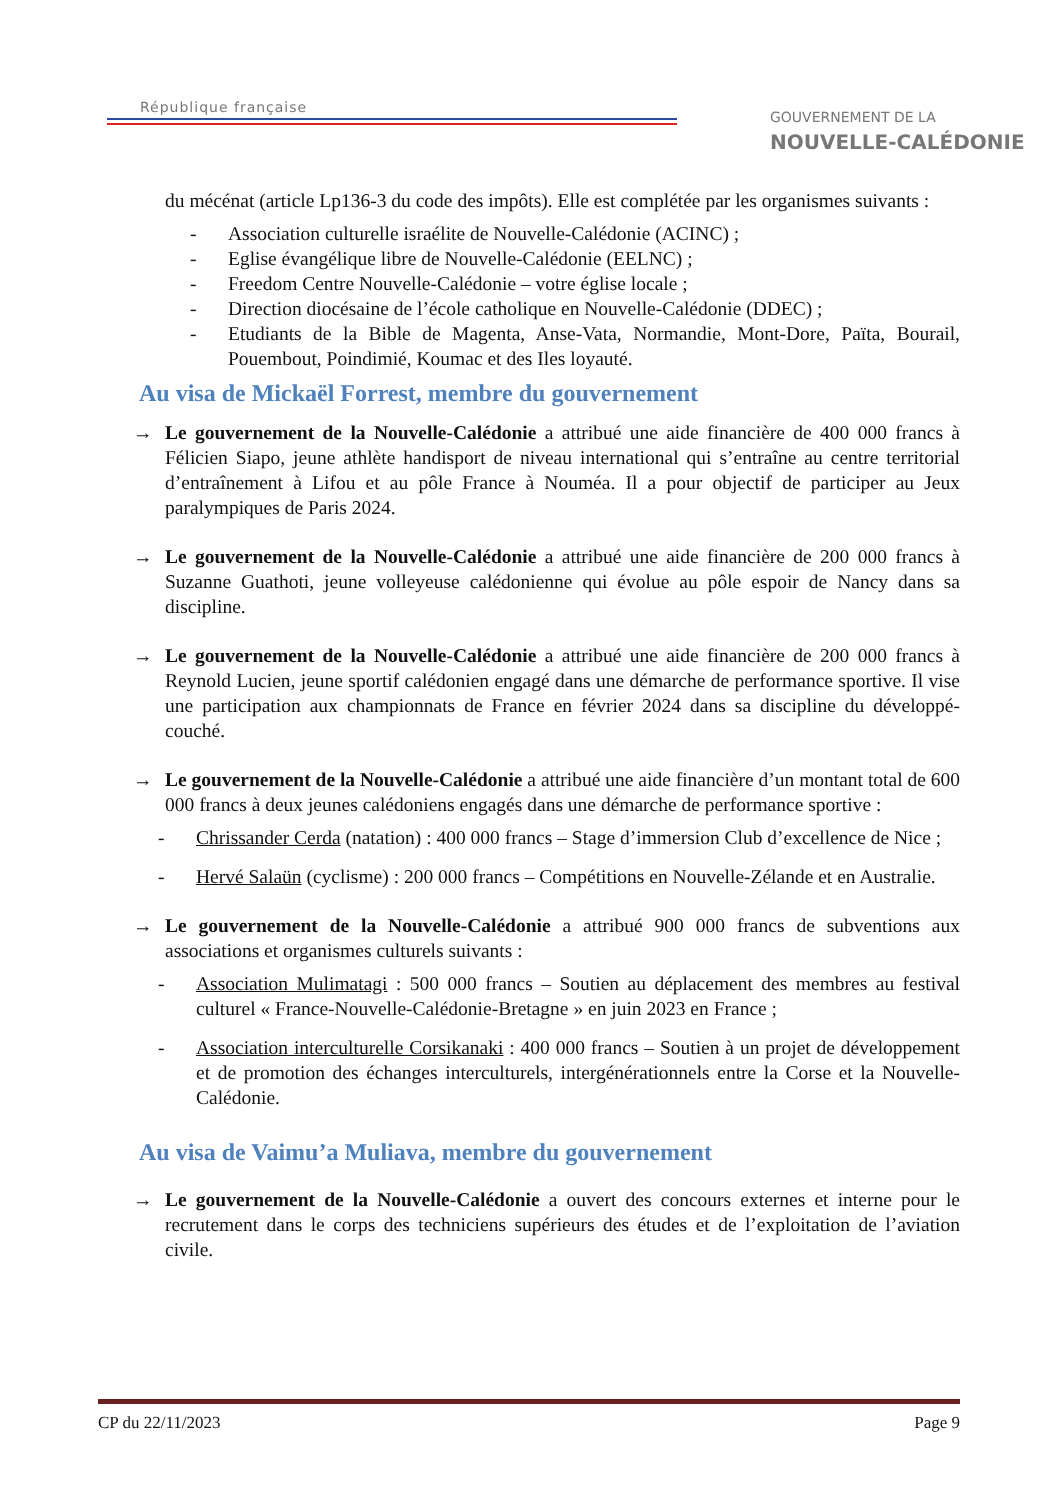République française
GOUVERNEMENT DE LA
NOUVELLE-CALÉDONIE
du mécénat (article Lp136-3 du code des impôts). Elle est complétée par les organismes suivants :
- Association culturelle israélite de Nouvelle-Calédonie (ACINC) ;
- Eglise évangélique libre de Nouvelle-Calédonie (EELNC) ;
- Freedom Centre Nouvelle-Calédonie – votre église locale ;
- Direction diocésaine de l’école catholique en Nouvelle-Calédonie (DDEC) ;
- Etudiants de la Bible de Magenta, Anse-Vata, Normandie, Mont-Dore, Païta, Bourail, Pouembout, Poindimié, Koumac et des Iles loyauté.
Au visa de Mickaël Forrest, membre du gouvernement
→ Le gouvernement de la Nouvelle-Calédonie a attribué une aide financière de 400 000 francs à Félicien Siapo, jeune athlète handisport de niveau international qui s’entraîne au centre territorial d’entraînement à Lifou et au pôle France à Nouméa. Il a pour objectif de participer au Jeux paralympiques de Paris 2024.
→ Le gouvernement de la Nouvelle-Calédonie a attribué une aide financière de 200 000 francs à Suzanne Guathoti, jeune volleyeuse calédonienne qui évolue au pôle espoir de Nancy dans sa discipline.
→ Le gouvernement de la Nouvelle-Calédonie a attribué une aide financière de 200 000 francs à Reynold Lucien, jeune sportif calédonien engagé dans une démarche de performance sportive. Il vise une participation aux championnats de France en février 2024 dans sa discipline du développé-couché.
→ Le gouvernement de la Nouvelle-Calédonie a attribué une aide financière d’un montant total de 600 000 francs à deux jeunes calédoniens engagés dans une démarche de performance sportive :
- Chrissander Cerda (natation) : 400 000 francs – Stage d’immersion Club d’excellence de Nice ;
- Hervé Salaün (cyclisme) : 200 000 francs – Compétitions en Nouvelle-Zélande et en Australie.
→ Le gouvernement de la Nouvelle-Calédonie a attribué 900 000 francs de subventions aux associations et organismes culturels suivants :
- Association Mulimatagi : 500 000 francs – Soutien au déplacement des membres au festival culturel « France-Nouvelle-Calédonie-Bretagne » en juin 2023 en France ;
- Association interculturelle Corsikanaki : 400 000 francs – Soutien à un projet de développement et de promotion des échanges interculturels, intergénérationnels entre la Corse et la Nouvelle-Calédonie.
Au visa de Vaimu’a Muliava, membre du gouvernement
→ Le gouvernement de la Nouvelle-Calédonie a ouvert des concours externes et interne pour le recrutement dans le corps des techniciens supérieurs des études et de l’exploitation de l’aviation civile.
CP du 22/11/2023 Page 9